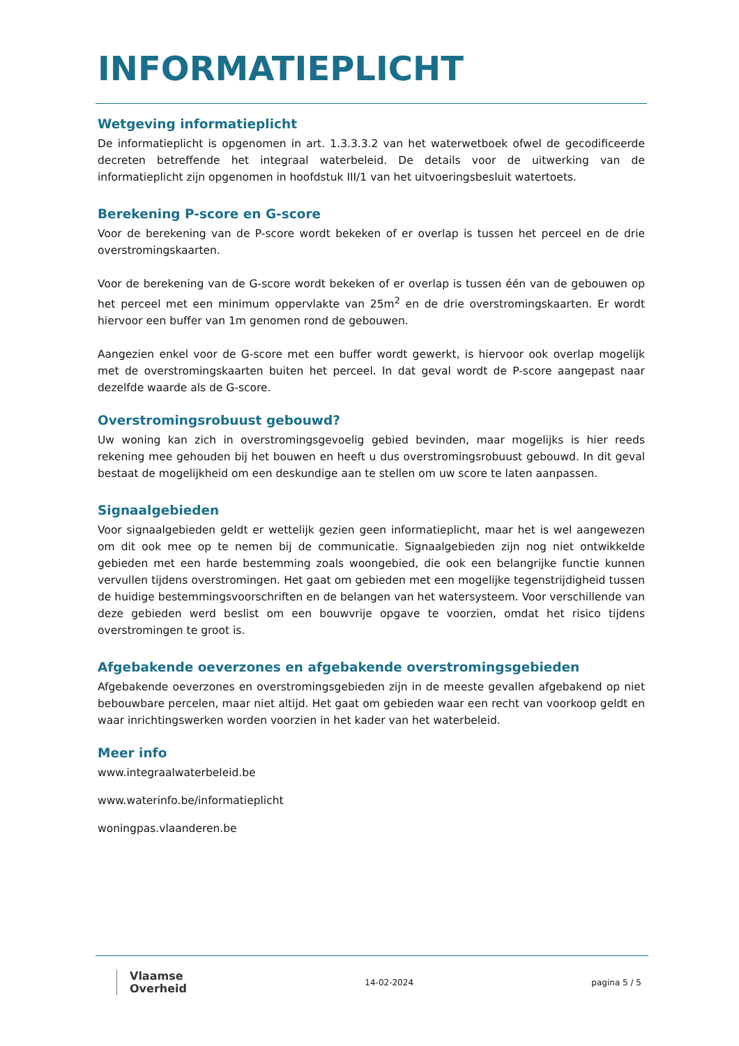INFORMATIEPLICHT
Wetgeving informatieplicht
De informatieplicht is opgenomen in art. 1.3.3.3.2 van het waterwetboek ofwel de gecodificeerde decreten betreffende het integraal waterbeleid. De details voor de uitwerking van de informatieplicht zijn opgenomen in hoofdstuk III/1 van het uitvoeringsbesluit watertoets.
Berekening P-score en G-score
Voor de berekening van de P-score wordt bekeken of er overlap is tussen het perceel en de drie overstromingskaarten.
Voor de berekening van de G-score wordt bekeken of er overlap is tussen één van de gebouwen op het perceel met een minimum oppervlakte van 25m<sup>2</sup> en de drie overstromingskaarten. Er wordt hiervoor een buffer van 1m genomen rond de gebouwen.
Aangezien enkel voor de G-score met een buffer wordt gewerkt, is hiervoor ook overlap mogelijk met de overstromingskaarten buiten het perceel. In dat geval wordt de P-score aangepast naar dezelfde waarde als de G-score.
Overstromingsrobuust gebouwd?
Uw woning kan zich in overstromingsgevoelig gebied bevinden, maar mogelijks is hier reeds rekening mee gehouden bij het bouwen en heeft u dus overstromingsrobuust gebouwd. In dit geval bestaat de mogelijkheid om een deskundige aan te stellen om uw score te laten aanpassen.
Signaalgebieden
Voor signaalgebieden geldt er wettelijk gezien geen informatieplicht, maar het is wel aangewezen om dit ook mee op te nemen bij de communicatie. Signaalgebieden zijn nog niet ontwikkelde gebieden met een harde bestemming zoals woongebied, die ook een belangrijke functie kunnen vervullen tijdens overstromingen. Het gaat om gebieden met een mogelijke tegenstrijdigheid tussen de huidige bestemmingsvoorschriften en de belangen van het watersysteem. Voor verschillende van deze gebieden werd beslist om een bouwvrije opgave te voorzien, omdat het risico tijdens overstromingen te groot is.
Afgebakende oeverzones en afgebakende overstromingsgebieden
Afgebakende oeverzones en overstromingsgebieden zijn in de meeste gevallen afgebakend op niet bebouwbare percelen, maar niet altijd. Het gaat om gebieden waar een recht van voorkoop geldt en waar inrichtingswerken worden voorzien in het kader van het waterbeleid.
Meer info
www.integraalwaterbeleid.be
www.waterinfo.be/informatieplicht
woningpas.vlaanderen.be
Vlaamse
Overheid
14-02-2024 pagina 5 / 5